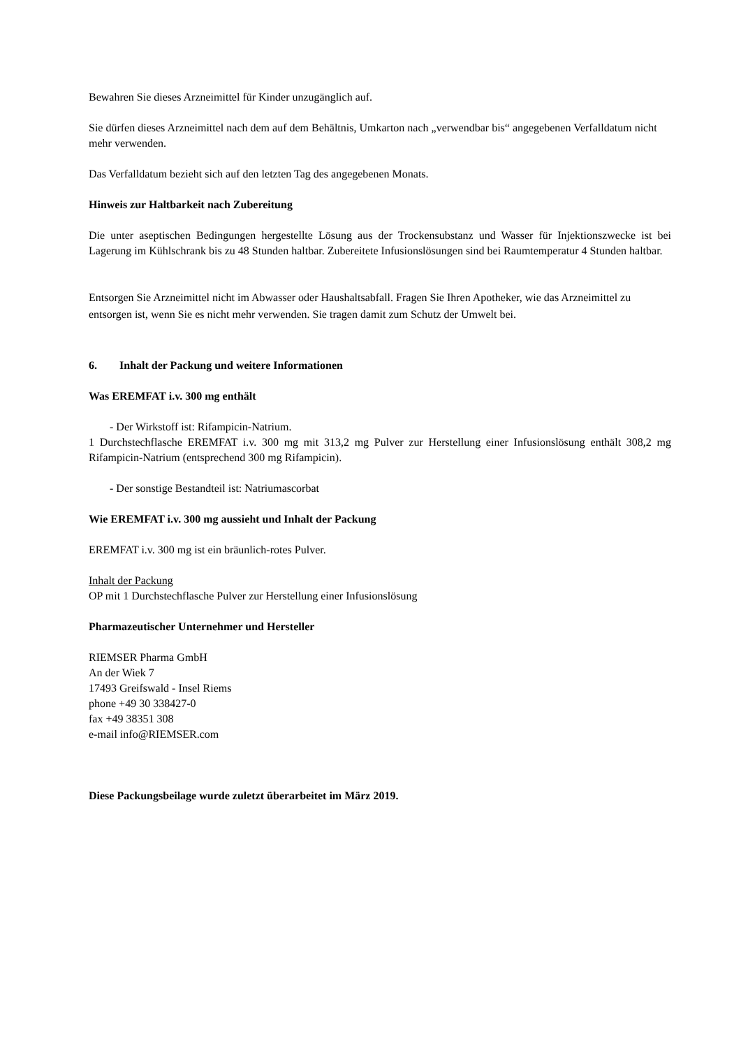Bewahren Sie dieses Arzneimittel für Kinder unzugänglich auf.
Sie dürfen dieses Arzneimittel nach dem auf dem Behältnis, Umkarton nach „verwendbar bis“ angegebenen Verfalldatum nicht mehr verwenden.
Das Verfalldatum bezieht sich auf den letzten Tag des angegebenen Monats.
Hinweis zur Haltbarkeit nach Zubereitung
Die unter aseptischen Bedingungen hergestellte Lösung aus der Trockensubstanz und Wasser für Injektionszwecke ist bei Lagerung im Kühlschrank bis zu 48 Stunden haltbar. Zubereitete Infusionslösungen sind bei Raumtemperatur 4 Stunden haltbar.
Entsorgen Sie Arzneimittel nicht im Abwasser oder Haushaltsabfall. Fragen Sie Ihren Apotheker, wie das Arzneimittel zu entsorgen ist, wenn Sie es nicht mehr verwenden. Sie tragen damit zum Schutz der Umwelt bei.
6. Inhalt der Packung und weitere Informationen
Was EREMFAT i.v. 300 mg enthält
- Der Wirkstoff ist: Rifampicin-Natrium.
1 Durchstechflasche EREMFAT i.v. 300 mg mit 313,2 mg Pulver zur Herstellung einer Infusionslösung enthält 308,2 mg Rifampicin-Natrium (entsprechend 300 mg Rifampicin).
- Der sonstige Bestandteil ist: Natriumascorbat
Wie EREMFAT i.v. 300 mg aussieht und Inhalt der Packung
EREMFAT i.v. 300 mg ist ein bräunlich-rotes Pulver.
Inhalt der Packung
OP mit 1 Durchstechflasche Pulver zur Herstellung einer Infusionslösung
Pharmazeutischer Unternehmer und Hersteller
RIEMSER Pharma GmbH
An der Wiek 7
17493 Greifswald - Insel Riems
phone +49 30 338427-0
fax +49 38351 308
e-mail info@RIEMSER.com
Diese Packungsbeilage wurde zuletzt überarbeitet im März 2019.